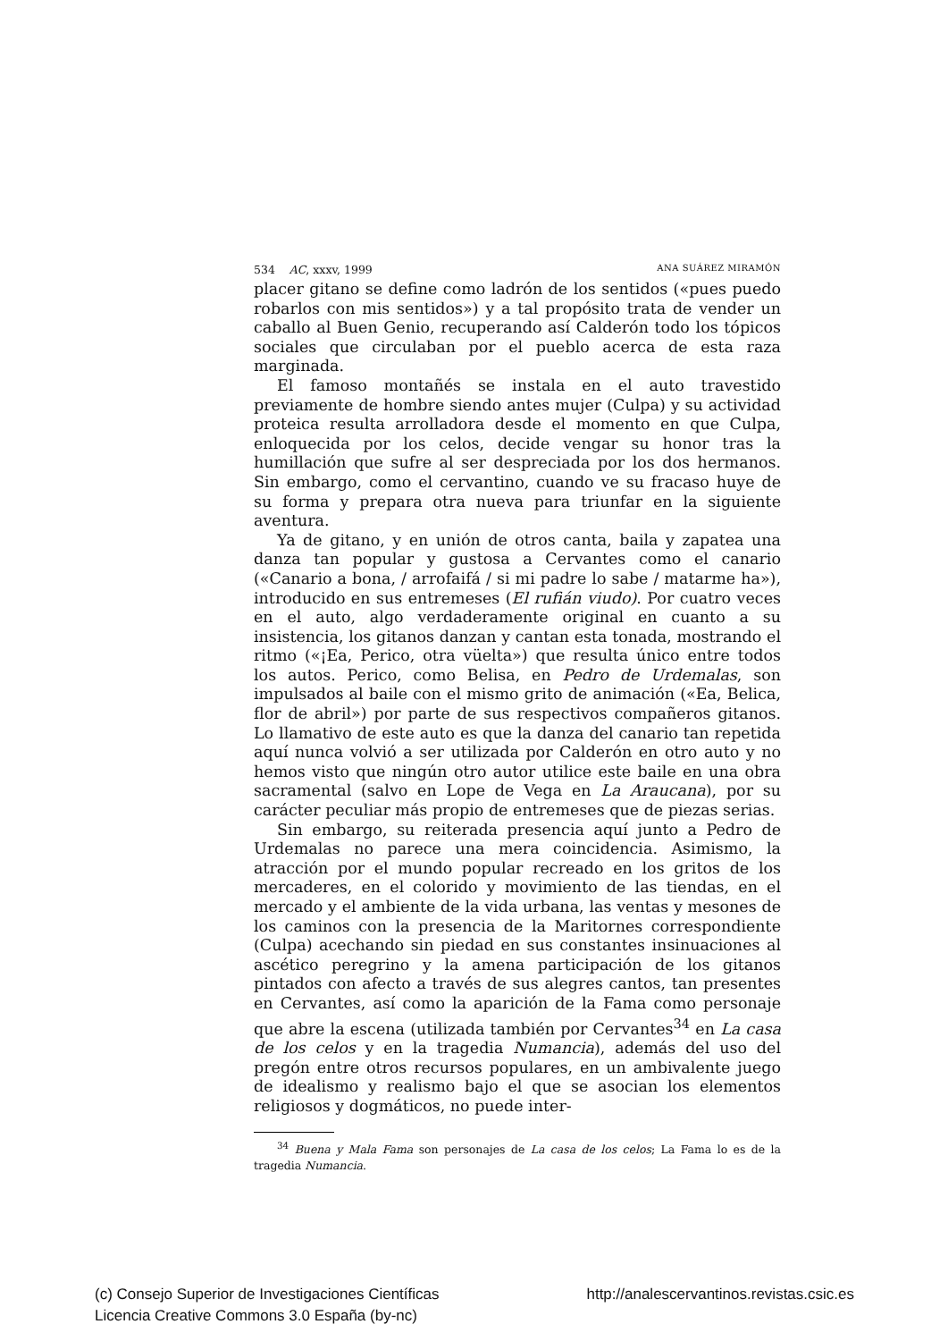534 AC, xxxv, 1999 ANA SUÁREZ MIRAMÓN
placer gitano se define como ladrón de los sentidos («pues puedo robarlos con mis sentidos») y a tal propósito trata de vender un caballo al Buen Genio, recuperando así Calderón todo los tópicos sociales que circulaban por el pueblo acerca de esta raza marginada.
El famoso montañés se instala en el auto travestido previamente de hombre siendo antes mujer (Culpa) y su actividad proteica resulta arrolladora desde el momento en que Culpa, enloquecida por los celos, decide vengar su honor tras la humillación que sufre al ser despreciada por los dos hermanos. Sin embargo, como el cervantino, cuando ve su fracaso huye de su forma y prepara otra nueva para triunfar en la siguiente aventura.
Ya de gitano, y en unión de otros canta, baila y zapatea una danza tan popular y gustosa a Cervantes como el canario («Canario a bona, / arrofaifá / si mi padre lo sabe / matarme ha»), introducido en sus entremeses (El rufián viudo). Por cuatro veces en el auto, algo verdaderamente original en cuanto a su insistencia, los gitanos danzan y cantan esta tonada, mostrando el ritmo («¡Ea, Perico, otra vüelta») que resulta único entre todos los autos. Perico, como Belisa, en Pedro de Urdemalas, son impulsados al baile con el mismo grito de animación («Ea, Belica, flor de abril») por parte de sus respectivos compañeros gitanos. Lo llamativo de este auto es que la danza del canario tan repetida aquí nunca volvió a ser utilizada por Calderón en otro auto y no hemos visto que ningún otro autor utilice este baile en una obra sacramental (salvo en Lope de Vega en La Araucana), por su carácter peculiar más propio de entremeses que de piezas serias.
Sin embargo, su reiterada presencia aquí junto a Pedro de Urdemalas no parece una mera coincidencia. Asimismo, la atracción por el mundo popular recreado en los gritos de los mercaderes, en el colorido y movimiento de las tiendas, en el mercado y el ambiente de la vida urbana, las ventas y mesones de los caminos con la presencia de la Maritornes correspondiente (Culpa) acechando sin piedad en sus constantes insinuaciones al ascético peregrino y la amena participación de los gitanos pintados con afecto a través de sus alegres cantos, tan presentes en Cervantes, así como la aparición de la Fama como personaje que abre la escena (utilizada también por Cervantes<sup>34</sup> en La casa de los celos y en la tragedia Numancia), además del uso del pregón entre otros recursos populares, en un ambivalente juego de idealismo y realismo bajo el que se asocian los elementos religiosos y dogmáticos, no puede inter-
<sup>34</sup> Buena y Mala Fama son personajes de La casa de los celos; La Fama lo es de la tragedia Numancia.
(c) Consejo Superior de Investigaciones Científicas
Licencia Creative Commons 3.0 España (by-nc)
http://analescervantinos.revistas.csic.es